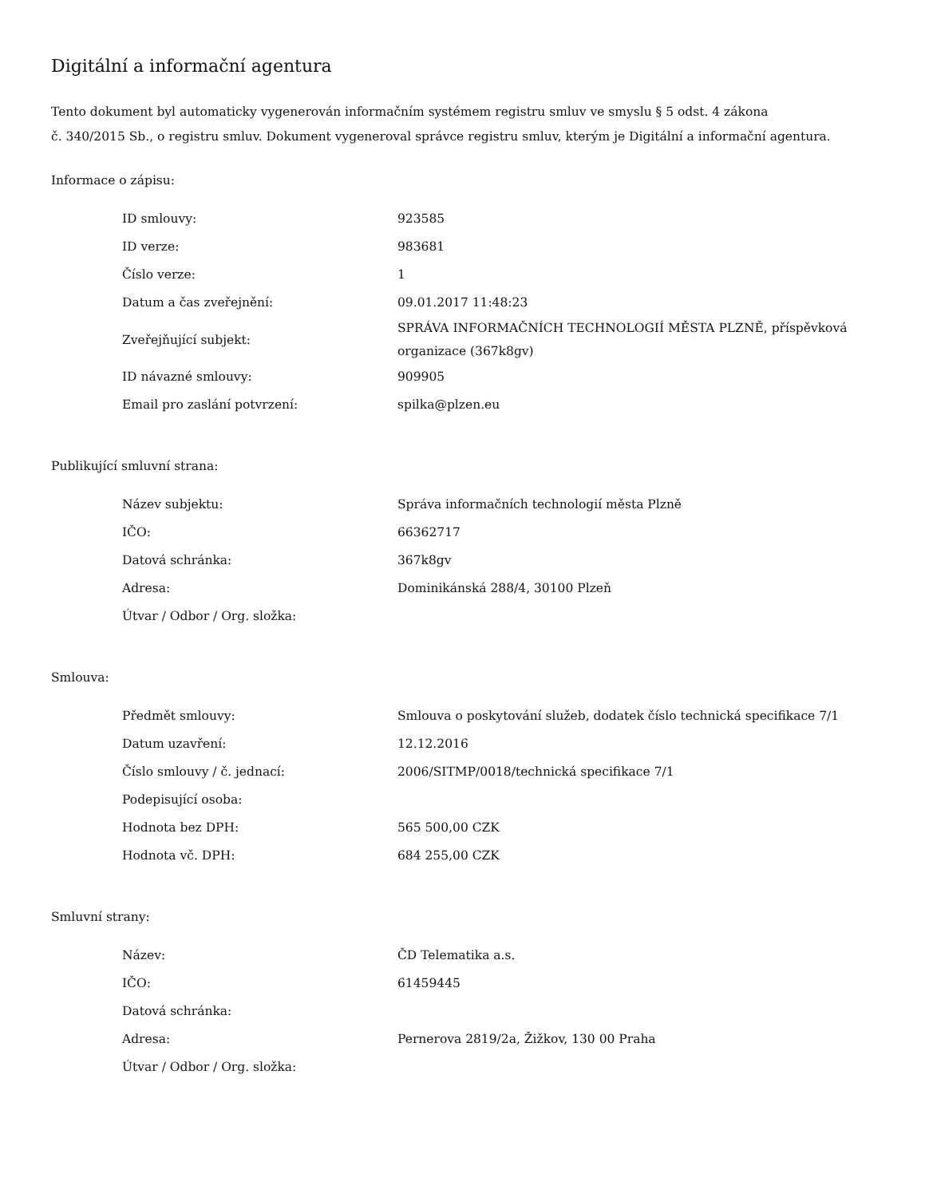Digitální a informační agentura
Tento dokument byl automaticky vygenerován informačním systémem registru smluv ve smyslu § 5 odst. 4 zákona
č. 340/2015 Sb., o registru smluv. Dokument vygeneroval správce registru smluv, kterým je Digitální a informační agentura.
Informace o zápisu:
| ID smlouvy: | 923585 |
| ID verze: | 983681 |
| Číslo verze: | 1 |
| Datum a čas zveřejnění: | 09.01.2017 11:48:23 |
| Zveřejňující subjekt: | SPRÁVA INFORMAČNÍCH TECHNOLOGIÍ MĚSTA PLZNĚ, příspěvková organizace (367k8gv) |
| ID návazné smlouvy: | 909905 |
| Email pro zaslání potvrzení: | spilka@plzen.eu |
Publikující smluvní strana:
| Název subjektu: | Správa informačních technologií města Plzně |
| IČO: | 66362717 |
| Datová schránka: | 367k8gv |
| Adresa: | Dominikánská 288/4, 30100 Plzeň |
| Útvar / Odbor / Org. složka: | |
Smlouva:
| Předmět smlouvy: | Smlouva o poskytování služeb, dodatek číslo technická specifikace 7/1 |
| Datum uzavření: | 12.12.2016 |
| Číslo smlouvy / č. jednací: | 2006/SITMP/0018/technická specifikace 7/1 |
| Podepisující osoba: | |
| Hodnota bez DPH: | 565 500,00 CZK |
| Hodnota vč. DPH: | 684 255,00 CZK |
Smluvní strany:
| Název: | ČD Telematika a.s. |
| IČO: | 61459445 |
| Datová schránka: | |
| Adresa: | Pernerova 2819/2a, Žižkov, 130 00 Praha |
| Útvar / Odbor / Org. složka: | |